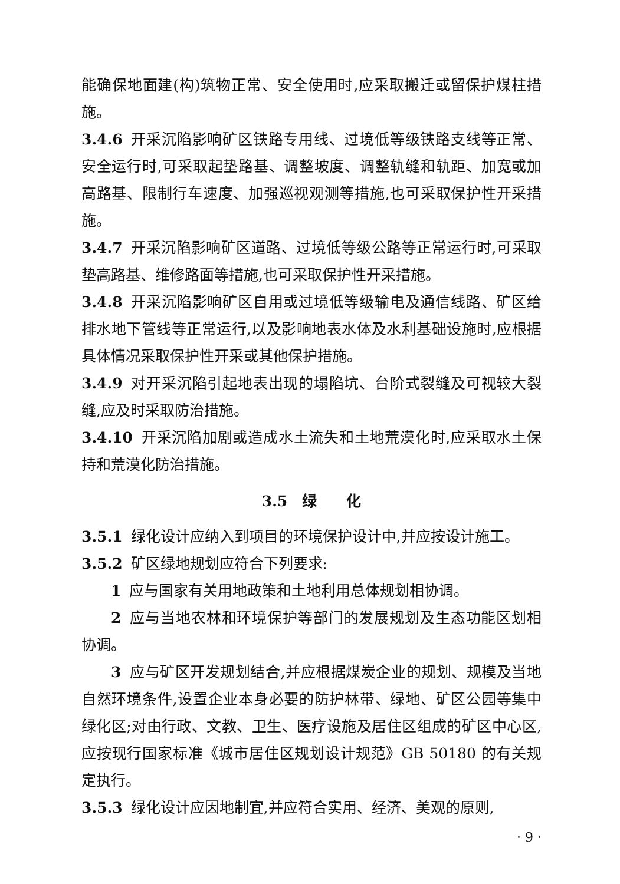能确保地面建(构)筑物正常、安全使用时,应采取搬迁或留保护煤柱措施。
3.4.6 开采沉陷影响矿区铁路专用线、过境低等级铁路支线等正常、安全运行时,可采取起垫路基、调整坡度、调整轨缝和轨距、加宽或加高路基、限制行车速度、加强巡视观测等措施,也可采取保护性开采措施。
3.4.7 开采沉陷影响矿区道路、过境低等级公路等正常运行时,可采取垫高路基、维修路面等措施,也可采取保护性开采措施。
3.4.8 开采沉陷影响矿区自用或过境低等级输电及通信线路、矿区给排水地下管线等正常运行,以及影响地表水体及水利基础设施时,应根据具体情况采取保护性开采或其他保护措施。
3.4.9 对开采沉陷引起地表出现的塌陷坑、台阶式裂缝及可视较大裂缝,应及时采取防治措施。
3.4.10 开采沉陷加剧或造成水土流失和土地荒漠化时,应采取水土保持和荒漠化防治措施。
3.5　绿　　化
3.5.1 绿化设计应纳入到项目的环境保护设计中,并应按设计施工。
3.5.2 矿区绿地规划应符合下列要求:
1 应与国家有关用地政策和土地利用总体规划相协调。
2 应与当地农林和环境保护等部门的发展规划及生态功能区划相协调。
3 应与矿区开发规划结合,并应根据煤炭企业的规划、规模及当地自然环境条件,设置企业本身必要的防护林带、绿地、矿区公园等集中绿化区;对由行政、文教、卫生、医疗设施及居住区组成的矿区中心区,应按现行国家标准《城市居住区规划设计规范》GB 50180 的有关规定执行。
3.5.3 绿化设计应因地制宜,并应符合实用、经济、美观的原则,
· 9 ·